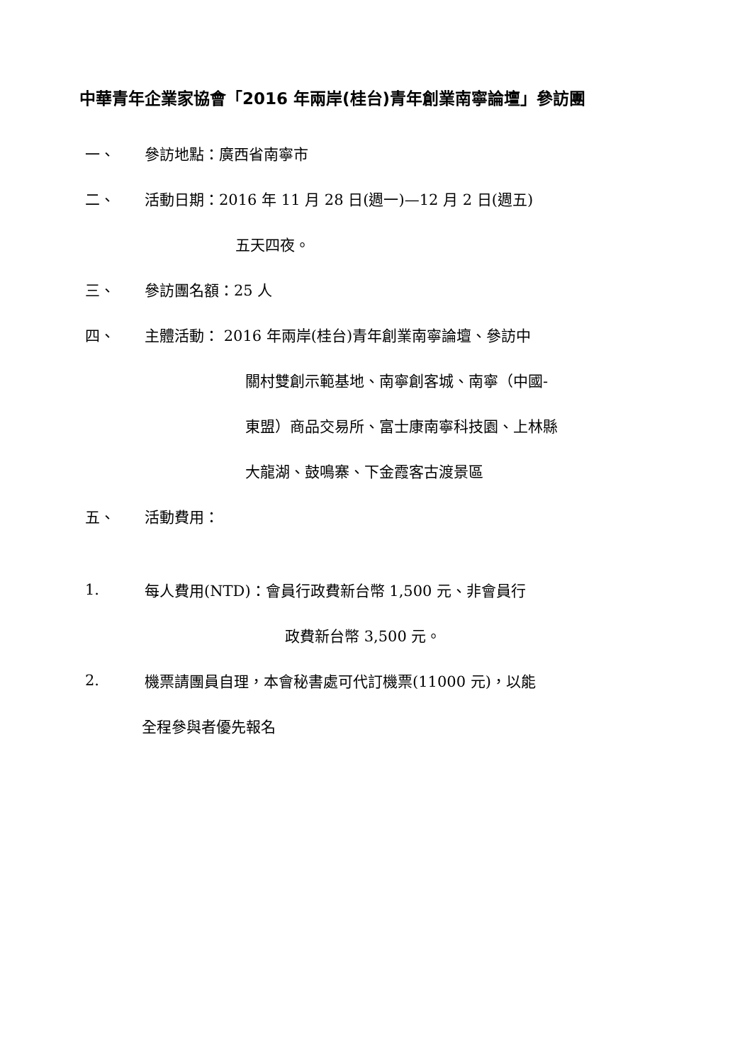中華青年企業家協會「2016 年兩岸(桂台)青年創業南寧論壇」參訪團
一、 參訪地點：廣西省南寧市
二、 活動日期：2016 年 11 月 28 日(週一)—12 月 2 日(週五)
五天四夜。
三、 參訪團名額：25 人
四、 主體活動： 2016 年兩岸(桂台)青年創業南寧論壇、參訪中
關村雙創示範基地、南寧創客城、南寧（中國-
東盟）商品交易所、富士康南寧科技園、上林縣
大龍湖、鼓鳴寨、下金霞客古渡景區
五、 活動費用：
1. 每人費用(NTD)：會員行政費新台幣 1,500 元、非會員行
政費新台幣 3,500 元。
2. 機票請團員自理，本會秘書處可代訂機票(11000 元)，以能
全程參與者優先報名